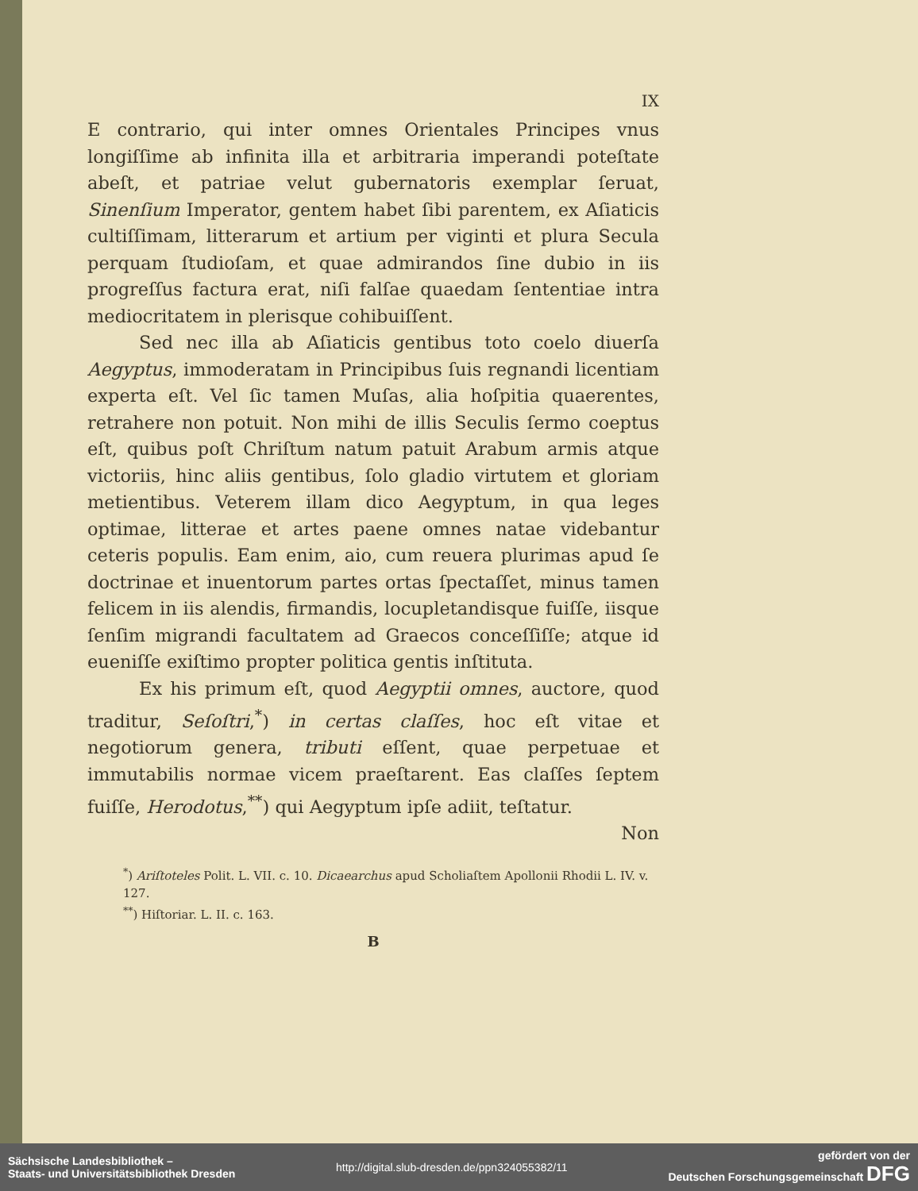IX
E contrario, qui inter omnes Orientales Principes vnus longiſſime ab infinita illa et arbitraria imperandi poteſtate abeſt, et patriae velut gubernatoris exemplar ſeruat, Sinenſium Imperator, gentem habet ſibi parentem, ex Aſiaticis cultiſſimam, litterarum et artium per viginti et plura Secula perquam ſtudioſam, et quae admirandos ſine dubio in iis progreſſus factura erat, niſi falſae quaedam ſententiae intra mediocritatem in plerisque cohibuiſſent.
Sed nec illa ab Aſiaticis gentibus toto coelo diuerſa Aegyptus, immoderatam in Principibus ſuis regnandi licentiam experta eſt. Vel ſic tamen Muſas, alia hoſpitia quaerentes, retrahere non potuit. Non mihi de illis Seculis ſermo coeptus eſt, quibus poſt Chriſtum natum patuit Arabum armis atque victoriis, hinc aliis gentibus, ſolo gladio virtutem et gloriam metientibus. Veterem illam dico Aegyptum, in qua leges optimae, litterae et artes paene omnes natae videbantur ceteris populis. Eam enim, aio, cum reuera plurimas apud ſe doctrinae et inuentorum partes ortas ſpectaſſet, minus tamen felicem in iis alendis, firmandis, locupletandisque fuiſſe, iisque ſenſim migrandi facultatem ad Graecos conceſſiſſe; atque id eueniſſe exiſtimo propter politica gentis inſtituta.
Ex his primum eſt, quod Aegyptii omnes, auctore, quod traditur, Seſoſtri,<sup>*</sup>) in certas claſſes, hoc eſt vitae et negotiorum genera, tributi eſſent, quae perpetuae et immutabilis normae vicem praeſtarent. Eas claſſes ſeptem fuiſſe, Herodotus,<sup>**</sup>) qui Aegyptum ipſe adiit, teſtatur.
Non
<sup>*</sup>) Ariſtoteles Polit. L. VII. c. 10. Dicaearchus apud Scholiaſtem Apollonii Rhodii L. IV. v. 127.
<sup>**</sup>) Hiſtoriar. L. II. c. 163.
B
Sächsische Landesbibliothek –
Staats- und Universitätsbibliothek Dresden
http://digital.slub-dresden.de/ppn324055382/11
gefördert von der
Deutschen Forschungsgemeinschaft DFG